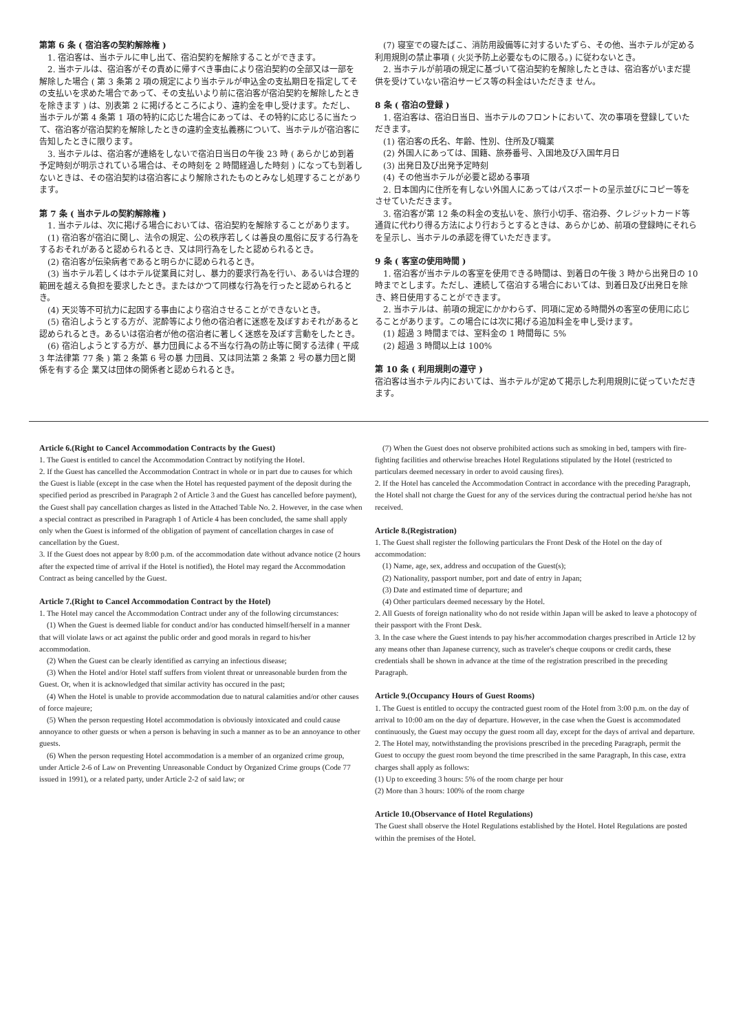第第 6 条 ( 宿泊客の契約解除権 )
　1. 宿泊客は、当ホテルに申し出て、宿泊契約を解除することができます。
　2. 当ホテルは、宿泊客がその責めに帰すべき事由により宿泊契約の全部又は一部を解除した場合 ( 第 3 条第 2 項の規定により当ホテルが申込金の支払期日を指定してその支払いを求めた場合であって、その支払いより前に宿泊客が宿泊契約を解除したときを除きます ) は、別表第 2 に掲げるところにより、違約金を申し受けます。ただし、当ホテルが第 4 条第 1 項の特約に応じた場合にあっては、その特約に応じるに当たって、宿泊客が宿泊契約を解除したときの違約金支払義務について、当ホテルが宿泊客に告知したときに限ります。
　3. 当ホテルは、宿泊客が連絡をしないで宿泊日当日の午後 23 時 ( あらかじめ到着予定時刻が明示されている場合は、その時刻を 2 時間経過した時刻 ) になっても到着しないときは、その宿泊契約は宿泊客により解除されたものとみなし処理することがあります。
第 7 条 ( 当ホテルの契約解除権 )
　1. 当ホテルは、次に掲げる場合においては、宿泊契約を解除することがあります。
　(1) 宿泊客が宿泊に関し、法令の規定、公の秩序若しくは善良の風俗に反する行為をするおそれがあると認められるとき、又は同行為をしたと認められるとき。
　(2) 宿泊客が伝染病者であると明らかに認められるとき。
　(3) 当ホテル若しくはホテル従業員に対し、暴力的要求行為を行い、あるいは合理的範囲を越える負担を要求したとき。またはかつて同様な行為を行ったと認められるとき。
　(4) 天災等不可抗力に起因する事由により宿泊させることができないとき。
　(5) 宿泊しようとする方が、泥酔等により他の宿泊者に迷惑を及ぼすおそれがあると認められるとき。あるいは宿泊者が他の宿泊者に著しく迷惑を及ぼす言動をしたとき。
　(6) 宿泊しようとする方が、暴力団員による不当な行為の防止等に関する法律 ( 平成 3 年法律第 77 条 ) 第 2 条第 6 号の暴 力団員、又は同法第 2 条第 2 号の暴力団と関係を有する企 業又は団体の関係者と認められるとき。
　(7) 寝室での寝たばこ、消防用設備等に対するいたずら、その他、当ホテルが定める利用規則の禁止事項 ( 火災予防上必要なものに限る。) に従わないとき。
　2. 当ホテルが前項の規定に基づいて宿泊契約を解除したときは、宿泊客がいまだ提供を受けていない宿泊サービス等の料金はいただきま せん。
8 条 ( 宿泊の登録 )
　1. 宿泊客は、宿泊日当日、当ホテルのフロントにおいて、次の事項を登録していただきます。
　(1) 宿泊客の氏名、年齢、性別、住所及び職業
　(2) 外国人にあっては、国籍、旅券番号、入国地及び入国年月日
　(3) 出発日及び出発予定時刻
　(4) その他当ホテルが必要と認める事項
　2. 日本国内に住所を有しない外国人にあってはパスポートの呈示並びにコピー等をさせていただきます。
　3. 宿泊客が第 12 条の料金の支払いを、旅行小切手、宿泊券、クレジットカード等通貨に代わり得る方法により行おうとするときは、あらかじめ、前項の登録時にそれらを呈示し、当ホテルの承認を得ていただきます。
9 条 ( 客室の使用時間 )
　1. 宿泊客が当ホテルの客室を使用できる時間は、到着日の午後 3 時から出発日の 10 時までとします。ただし、連続して宿泊する場合においては、到着日及び出発日を除き、終日使用することができます。
　2. 当ホテルは、前項の規定にかかわらず、同項に定める時間外の客室の使用に応じることがあります。この場合には次に掲げる追加料金を申し受けます。
　(1) 超過 3 時間までは、室料金の 1 時間毎に 5%
　(2) 超過 3 時間以上は 100%
第 10 条 ( 利用規則の遵守 )
宿泊客は当ホテル内においては、当ホテルが定めて掲示した利用規則に従っていただきます。
Article 6.(Right to Cancel Accommodation Contracts by the Guest)
1. The Guest is entitled to cancel the Accommodation Contract by notifying the Hotel.
2. If the Guest has cancelled the Accommodation Contract in whole or in part due to causes for which the Guest is liable (except in the case when the Hotel has requested payment of the deposit during the specified period as prescribed in Paragraph 2 of Article 3 and the Guest has cancelled before payment), the Guest shall pay cancellation charges as listed in the Attached Table No. 2. However, in the case when a special contract as prescribed in Paragraph 1 of Article 4 has been concluded, the same shall apply only when the Guest is informed of the obligation of payment of cancellation charges in case of cancellation by the Guest.
3. If the Guest does not appear by 8:00 p.m. of the accommodation date without advance notice (2 hours after the expected time of arrival if the Hotel is notified), the Hotel may regard the Accommodation Contract as being cancelled by the Guest.
Article 7.(Right to Cancel Accommodation Contract by the Hotel)
1. The Hotel may cancel the Accommodation Contract under any of the following circumstances:
　(1) When the Guest is deemed liable for conduct and/or has conducted himself/herself in a manner that will violate laws or act against the public order and good morals in regard to his/her accommodation.
　(2) When the Guest can be clearly identified as carrying an infectious disease;
　(3) When the Hotel and/or Hotel staff suffers from violent threat or unreasonable burden from the Guest. Or, when it is acknowledged that similar activity has occured in the past;
　(4) When the Hotel is unable to provide accommodation due to natural calamities and/or other causes of force majeure;
　(5) When the person requesting Hotel accommodation is obviously intoxicated and could cause annoyance to other guests or when a person is behaving in such a manner as to be an annoyance to other guests.
　(6) When the person requesting Hotel accommodation is a member of an organized crime group, under Article 2-6 of Law on Preventing Unreasonable Conduct by Organized Crime groups (Code 77 issued in 1991), or a related party, under Article 2-2 of said law; or
　(7) When the Guest does not observe prohibited actions such as smoking in bed, tampers with fire-fighting facilities and otherwise breaches Hotel Regulations stipulated by the Hotel (restricted to particulars deemed necessary in order to avoid causing fires).
2. If the Hotel has canceled the Accommodation Contract in accordance with the preceding Paragraph, the Hotel shall not charge the Guest for any of the services during the contractual period he/she has not received.
Article 8.(Registration)
1. The Guest shall register the following particulars the Front Desk of the Hotel on the day of accommodation:
　(1) Name, age, sex, address and occupation of the Guest(s);
　(2) Nationality, passport number, port and date of entry in Japan;
　(3) Date and estimated time of departure; and
　(4) Other particulars deemed necessary by the Hotel.
2. All Guests of foreign nationality who do not reside within Japan will be asked to leave a photocopy of their passport with the Front Desk.
3. In the case where the Guest intends to pay his/her accommodation charges prescribed in Article 12 by any means other than Japanese currency, such as traveler's cheque coupons or credit cards, these credentials shall be shown in advance at the time of the registration prescribed in the preceding Paragraph.
Article 9.(Occupancy Hours of Guest Rooms)
1. The Guest is entitled to occupy the contracted guest room of the Hotel from 3:00 p.m. on the day of arrival to 10:00 am on the day of departure. However, in the case when the Guest is accommodated continuously, the Guest may occupy the guest room all day, except for the days of arrival and departure.
2. The Hotel may, notwithstanding the provisions prescribed in the preceding Paragraph, permit the Guest to occupy the guest room beyond the time prescribed in the same Paragraph, In this case, extra charges shall apply as follows:
(1) Up to exceeding 3 hours: 5% of the room charge per hour
(2) More than 3 hours: 100% of the room charge
Article 10.(Observance of Hotel Regulations)
The Guest shall observe the Hotel Regulations established by the Hotel. Hotel Regulations are posted within the premises of the Hotel.